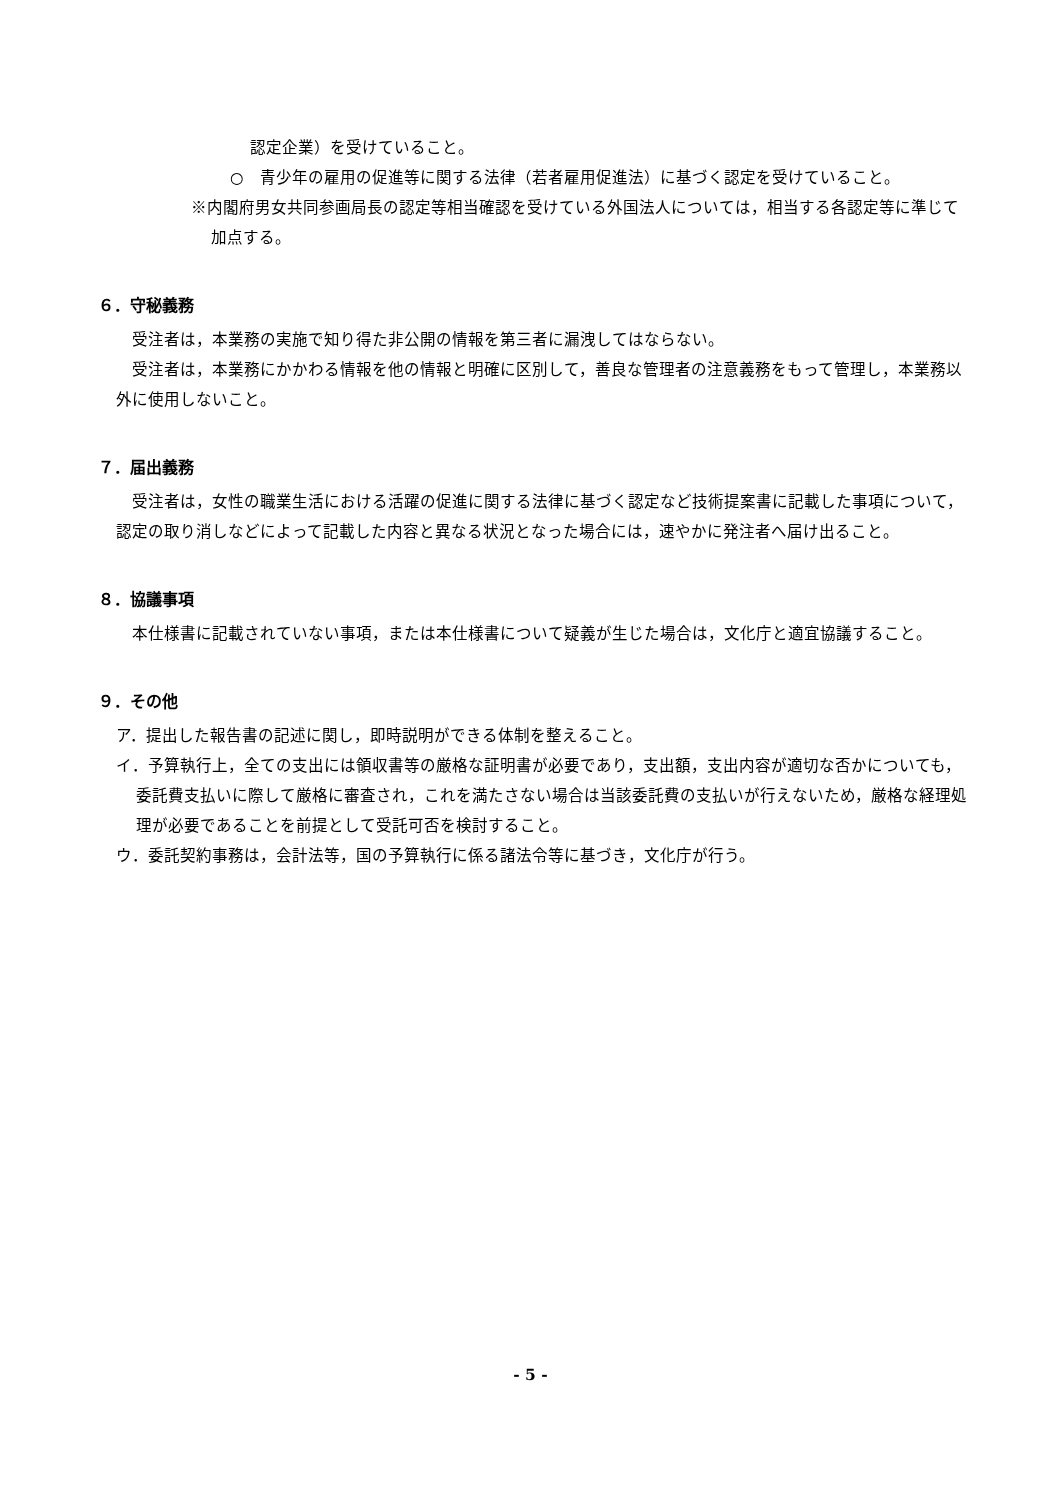認定企業）を受けていること。
○　青少年の雇用の促進等に関する法律（若者雇用促進法）に基づく認定を受けていること。
※内閣府男女共同参画局長の認定等相当確認を受けている外国法人については，相当する各認定等に準じて加点する。
６．守秘義務
受注者は，本業務の実施で知り得た非公開の情報を第三者に漏洩してはならない。
受注者は，本業務にかかわる情報を他の情報と明確に区別して，善良な管理者の注意義務をもって管理し，本業務以外に使用しないこと。
７．届出義務
受注者は，女性の職業生活における活躍の促進に関する法律に基づく認定など技術提案書に記載した事項について，認定の取り消しなどによって記載した内容と異なる状況となった場合には，速やかに発注者へ届け出ること。
８．協議事項
本仕様書に記載されていない事項，または本仕様書について疑義が生じた場合は，文化庁と適宜協議すること。
９．その他
ア．提出した報告書の記述に関し，即時説明ができる体制を整えること。
イ．予算執行上，全ての支出には領収書等の厳格な証明書が必要であり，支出額，支出内容が適切な否かについても，委託費支払いに際して厳格に審査され，これを満たさない場合は当該委託費の支払いが行えないため，厳格な経理処理が必要であることを前提として受託可否を検討すること。
ウ．委託契約事務は，会計法等，国の予算執行に係る諸法令等に基づき，文化庁が行う。
- 5 -